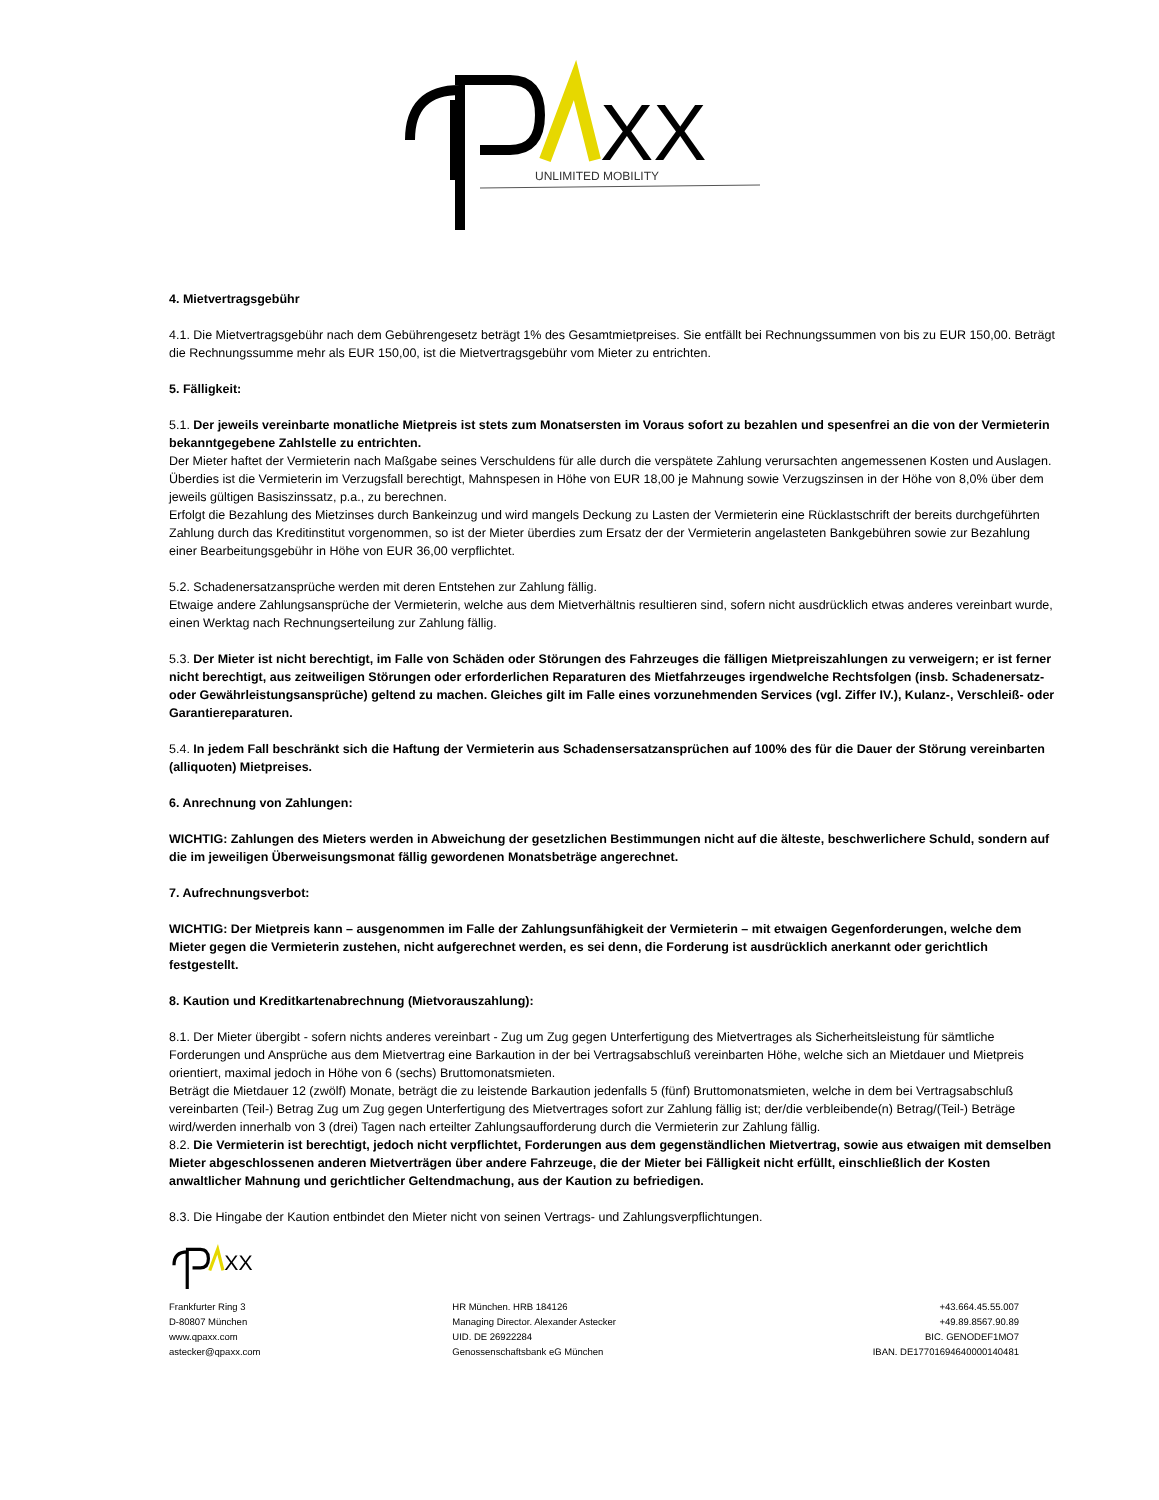XX
UNLIMITED MOBILITY
4. Mietvertragsgebühr
4.1. Die Mietvertragsgebühr nach dem Gebührengesetz beträgt 1% des Gesamtmietpreises. Sie entfällt bei Rechnungssummen von bis zu EUR 150,00. Beträgt die Rechnungssumme mehr als EUR 150,00, ist die Mietvertragsgebühr vom Mieter zu entrichten.
5. Fälligkeit:
5.1. Der jeweils vereinbarte monatliche Mietpreis ist stets zum Monatsersten im Voraus sofort zu bezahlen und spesenfrei an die von der Vermieterin bekanntgegebene Zahlstelle zu entrichten.
Der Mieter haftet der Vermieterin nach Maßgabe seines Verschuldens für alle durch die verspätete Zahlung verursachten angemessenen Kosten und Auslagen.
Überdies ist die Vermieterin im Verzugsfall berechtigt, Mahnspesen in Höhe von EUR 18,00 je Mahnung sowie Verzugszinsen in der Höhe von 8,0% über dem jeweils gültigen Basiszinssatz, p.a., zu berechnen.
Erfolgt die Bezahlung des Mietzinses durch Bankeinzug und wird mangels Deckung zu Lasten der Vermieterin eine Rücklastschrift der bereits durchgeführten Zahlung durch das Kreditinstitut vorgenommen, so ist der Mieter überdies zum Ersatz der der Vermieterin angelasteten Bankgebühren sowie zur Bezahlung einer Bearbeitungsgebühr in Höhe von EUR 36,00 verpflichtet.
5.2. Schadenersatzansprüche werden mit deren Entstehen zur Zahlung fällig.
Etwaige andere Zahlungsansprüche der Vermieterin, welche aus dem Mietverhältnis resultieren sind, sofern nicht ausdrücklich etwas anderes vereinbart wurde, einen Werktag nach Rechnungserteilung zur Zahlung fällig.
5.3. Der Mieter ist nicht berechtigt, im Falle von Schäden oder Störungen des Fahrzeuges die fälligen Mietpreiszahlungen zu verweigern; er ist ferner nicht berechtigt, aus zeitweiligen Störungen oder erforderlichen Reparaturen des Mietfahrzeuges irgendwelche Rechtsfolgen (insb. Schadenersatz- oder Gewährleistungsansprüche) geltend zu machen. Gleiches gilt im Falle eines vorzunehmenden Services (vgl. Ziffer IV.), Kulanz-, Verschleiß- oder Garantiereparaturen.
5.4. In jedem Fall beschränkt sich die Haftung der Vermieterin aus Schadensersatzansprüchen auf 100% des für die Dauer der Störung vereinbarten (alliquoten) Mietpreises.
6. Anrechnung von Zahlungen:
WICHTIG: Zahlungen des Mieters werden in Abweichung der gesetzlichen Bestimmungen nicht auf die älteste, beschwerlichere Schuld, sondern auf die im jeweiligen Überweisungsmonat fällig gewordenen Monatsbeträge angerechnet.
7. Aufrechnungsverbot:
WICHTIG: Der Mietpreis kann – ausgenommen im Falle der Zahlungsunfähigkeit der Vermieterin – mit etwaigen Gegenforderungen, welche dem Mieter gegen die Vermieterin zustehen, nicht aufgerechnet werden, es sei denn, die Forderung ist ausdrücklich anerkannt oder gerichtlich festgestellt.
8. Kaution und Kreditkartenabrechnung (Mietvorauszahlung):
8.1. Der Mieter übergibt - sofern nichts anderes vereinbart - Zug um Zug gegen Unterfertigung des Mietvertrages als Sicherheitsleistung für sämtliche Forderungen und Ansprüche aus dem Mietvertrag eine Barkaution in der bei Vertragsabschluß vereinbarten Höhe, welche sich an Mietdauer und Mietpreis orientiert, maximal jedoch in Höhe von 6 (sechs) Bruttomonatsmieten.
Beträgt die Mietdauer 12 (zwölf) Monate, beträgt die zu leistende Barkaution jedenfalls 5 (fünf) Bruttomonatsmieten, welche in dem bei Vertragsabschluß vereinbarten (Teil-) Betrag Zug um Zug gegen Unterfertigung des Mietvertrages sofort zur Zahlung fällig ist; der/die verbleibende(n) Betrag/(Teil-) Beträge wird/werden innerhalb von 3 (drei) Tagen nach erteilter Zahlungsaufforderung durch die Vermieterin zur Zahlung fällig.
8.2. Die Vermieterin ist berechtigt, jedoch nicht verpflichtet, Forderungen aus dem gegenständlichen Mietvertrag, sowie aus etwaigen mit demselben Mieter abgeschlossenen anderen Mietverträgen über andere Fahrzeuge, die der Mieter bei Fälligkeit nicht erfüllt, einschließlich der Kosten anwaltlicher Mahnung und gerichtlicher Geltendmachung, aus der Kaution zu befriedigen.
8.3. Die Hingabe der Kaution entbindet den Mieter nicht von seinen Vertrags- und Zahlungsverpflichtungen.
XX
Frankfurter Ring 3
D-80807 München
www.qpaxx.com
astecker@qpaxx.com
HR München. HRB 184126
Managing Director. Alexander Astecker
UID. DE 26922284
Genossenschaftsbank eG München
+43.664.45.55.007
+49.89.8567.90.89
BIC. GENODEF1MO7
IBAN. DE17701694640000140481